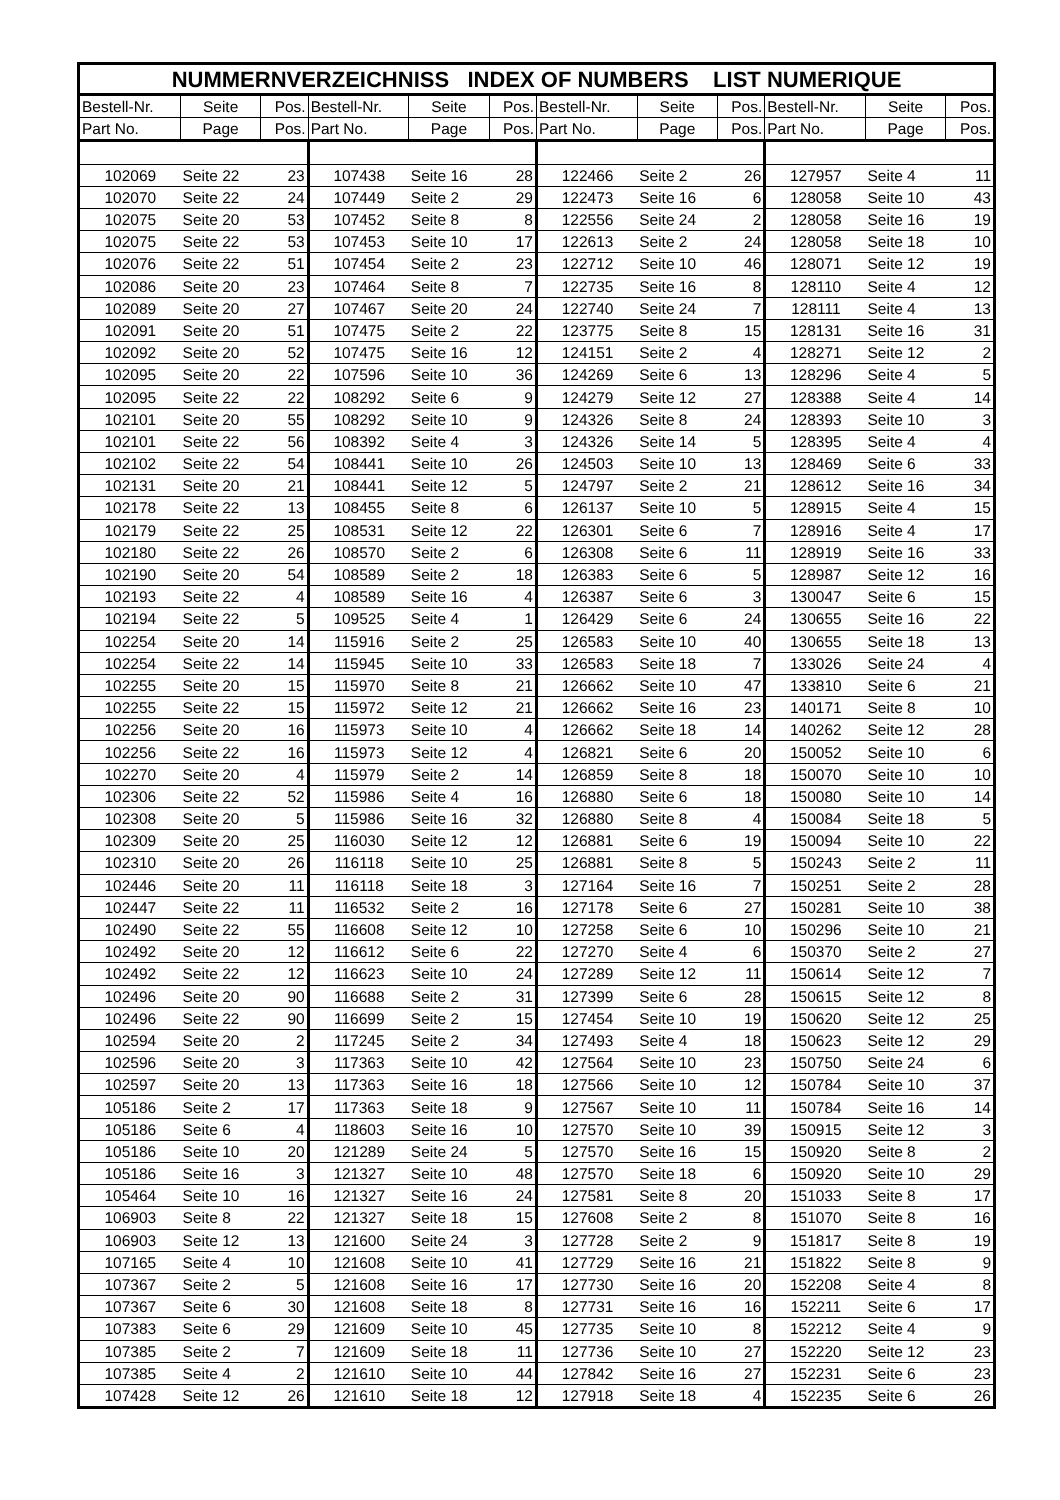| NUMMERNVERZEICHNISS INDEX OF NUMBERS LIST NUMERIQUE | | | | | | | | | | | |
| --- | --- | --- | --- | --- | --- | --- | --- | --- | --- | --- | --- |
| Bestell-Nr. | Seite | Pos. | Bestell-Nr. | Seite | Pos. | Bestell-Nr. | Seite | Pos. | Bestell-Nr. | Seite | Pos. |
| Part No. | Page | Pos. | Part No. | Page | Pos. | Part No. | Page | Pos. | Part No. | Page | Pos. |
| 102069 | Seite 22 | 23 | 107438 | Seite 16 | 28 | 122466 | Seite 2 | 26 | 127957 | Seite 4 | 11 |
| 102070 | Seite 22 | 24 | 107449 | Seite 2 | 29 | 122473 | Seite 16 | 6 | 128058 | Seite 10 | 43 |
| 102075 | Seite 20 | 53 | 107452 | Seite 8 | 8 | 122556 | Seite 24 | 2 | 128058 | Seite 16 | 19 |
| 102075 | Seite 22 | 53 | 107453 | Seite 10 | 17 | 122613 | Seite 2 | 24 | 128058 | Seite 18 | 10 |
| 102076 | Seite 22 | 51 | 107454 | Seite 2 | 23 | 122712 | Seite 10 | 46 | 128071 | Seite 12 | 19 |
| 102086 | Seite 20 | 23 | 107464 | Seite 8 | 7 | 122735 | Seite 16 | 8 | 128110 | Seite 4 | 12 |
| 102089 | Seite 20 | 27 | 107467 | Seite 20 | 24 | 122740 | Seite 24 | 7 | 128111 | Seite 4 | 13 |
| 102091 | Seite 20 | 51 | 107475 | Seite 2 | 22 | 123775 | Seite 8 | 15 | 128131 | Seite 16 | 31 |
| 102092 | Seite 20 | 52 | 107475 | Seite 16 | 12 | 124151 | Seite 2 | 4 | 128271 | Seite 12 | 2 |
| 102095 | Seite 20 | 22 | 107596 | Seite 10 | 36 | 124269 | Seite 6 | 13 | 128296 | Seite 4 | 5 |
| 102095 | Seite 22 | 22 | 108292 | Seite 6 | 9 | 124279 | Seite 12 | 27 | 128388 | Seite 4 | 14 |
| 102101 | Seite 20 | 55 | 108292 | Seite 10 | 9 | 124326 | Seite 8 | 24 | 128393 | Seite 10 | 3 |
| 102101 | Seite 22 | 56 | 108392 | Seite 4 | 3 | 124326 | Seite 14 | 5 | 128395 | Seite 4 | 4 |
| 102102 | Seite 22 | 54 | 108441 | Seite 10 | 26 | 124503 | Seite 10 | 13 | 128469 | Seite 6 | 33 |
| 102131 | Seite 20 | 21 | 108441 | Seite 12 | 5 | 124797 | Seite 2 | 21 | 128612 | Seite 16 | 34 |
| 102178 | Seite 22 | 13 | 108455 | Seite 8 | 6 | 126137 | Seite 10 | 5 | 128915 | Seite 4 | 15 |
| 102179 | Seite 22 | 25 | 108531 | Seite 12 | 22 | 126301 | Seite 6 | 7 | 128916 | Seite 4 | 17 |
| 102180 | Seite 22 | 26 | 108570 | Seite 2 | 6 | 126308 | Seite 6 | 11 | 128919 | Seite 16 | 33 |
| 102190 | Seite 20 | 54 | 108589 | Seite 2 | 18 | 126383 | Seite 6 | 5 | 128987 | Seite 12 | 16 |
| 102193 | Seite 22 | 4 | 108589 | Seite 16 | 4 | 126387 | Seite 6 | 3 | 130047 | Seite 6 | 15 |
| 102194 | Seite 22 | 5 | 109525 | Seite 4 | 1 | 126429 | Seite 6 | 24 | 130655 | Seite 16 | 22 |
| 102254 | Seite 20 | 14 | 115916 | Seite 2 | 25 | 126583 | Seite 10 | 40 | 130655 | Seite 18 | 13 |
| 102254 | Seite 22 | 14 | 115945 | Seite 10 | 33 | 126583 | Seite 18 | 7 | 133026 | Seite 24 | 4 |
| 102255 | Seite 20 | 15 | 115970 | Seite 8 | 21 | 126662 | Seite 10 | 47 | 133810 | Seite 6 | 21 |
| 102255 | Seite 22 | 15 | 115972 | Seite 12 | 21 | 126662 | Seite 16 | 23 | 140171 | Seite 8 | 10 |
| 102256 | Seite 20 | 16 | 115973 | Seite 10 | 4 | 126662 | Seite 18 | 14 | 140262 | Seite 12 | 28 |
| 102256 | Seite 22 | 16 | 115973 | Seite 12 | 4 | 126821 | Seite 6 | 20 | 150052 | Seite 10 | 6 |
| 102270 | Seite 20 | 4 | 115979 | Seite 2 | 14 | 126859 | Seite 8 | 18 | 150070 | Seite 10 | 10 |
| 102306 | Seite 22 | 52 | 115986 | Seite 4 | 16 | 126880 | Seite 6 | 18 | 150080 | Seite 10 | 14 |
| 102308 | Seite 20 | 5 | 115986 | Seite 16 | 32 | 126880 | Seite 8 | 4 | 150084 | Seite 18 | 5 |
| 102309 | Seite 20 | 25 | 116030 | Seite 12 | 12 | 126881 | Seite 6 | 19 | 150094 | Seite 10 | 22 |
| 102310 | Seite 20 | 26 | 116118 | Seite 10 | 25 | 126881 | Seite 8 | 5 | 150243 | Seite 2 | 11 |
| 102446 | Seite 20 | 11 | 116118 | Seite 18 | 3 | 127164 | Seite 16 | 7 | 150251 | Seite 2 | 28 |
| 102447 | Seite 22 | 11 | 116532 | Seite 2 | 16 | 127178 | Seite 6 | 27 | 150281 | Seite 10 | 38 |
| 102490 | Seite 22 | 55 | 116608 | Seite 12 | 10 | 127258 | Seite 6 | 10 | 150296 | Seite 10 | 21 |
| 102492 | Seite 20 | 12 | 116612 | Seite 6 | 22 | 127270 | Seite 4 | 6 | 150370 | Seite 2 | 27 |
| 102492 | Seite 22 | 12 | 116623 | Seite 10 | 24 | 127289 | Seite 12 | 11 | 150614 | Seite 12 | 7 |
| 102496 | Seite 20 | 90 | 116688 | Seite 2 | 31 | 127399 | Seite 6 | 28 | 150615 | Seite 12 | 8 |
| 102496 | Seite 22 | 90 | 116699 | Seite 2 | 15 | 127454 | Seite 10 | 19 | 150620 | Seite 12 | 25 |
| 102594 | Seite 20 | 2 | 117245 | Seite 2 | 34 | 127493 | Seite 4 | 18 | 150623 | Seite 12 | 29 |
| 102596 | Seite 20 | 3 | 117363 | Seite 10 | 42 | 127564 | Seite 10 | 23 | 150750 | Seite 24 | 6 |
| 102597 | Seite 20 | 13 | 117363 | Seite 16 | 18 | 127566 | Seite 10 | 12 | 150784 | Seite 10 | 37 |
| 105186 | Seite 2 | 17 | 117363 | Seite 18 | 9 | 127567 | Seite 10 | 11 | 150784 | Seite 16 | 14 |
| 105186 | Seite 6 | 4 | 118603 | Seite 16 | 10 | 127570 | Seite 10 | 39 | 150915 | Seite 12 | 3 |
| 105186 | Seite 10 | 20 | 121289 | Seite 24 | 5 | 127570 | Seite 16 | 15 | 150920 | Seite 8 | 2 |
| 105186 | Seite 16 | 3 | 121327 | Seite 10 | 48 | 127570 | Seite 18 | 6 | 150920 | Seite 10 | 29 |
| 105464 | Seite 10 | 16 | 121327 | Seite 16 | 24 | 127581 | Seite 8 | 20 | 151033 | Seite 8 | 17 |
| 106903 | Seite 8 | 22 | 121327 | Seite 18 | 15 | 127608 | Seite 2 | 8 | 151070 | Seite 8 | 16 |
| 106903 | Seite 12 | 13 | 121600 | Seite 24 | 3 | 127728 | Seite 2 | 9 | 151817 | Seite 8 | 19 |
| 107165 | Seite 4 | 10 | 121608 | Seite 10 | 41 | 127729 | Seite 16 | 21 | 151822 | Seite 8 | 9 |
| 107367 | Seite 2 | 5 | 121608 | Seite 16 | 17 | 127730 | Seite 16 | 20 | 152208 | Seite 4 | 8 |
| 107367 | Seite 6 | 30 | 121608 | Seite 18 | 8 | 127731 | Seite 16 | 16 | 152211 | Seite 6 | 17 |
| 107383 | Seite 6 | 29 | 121609 | Seite 10 | 45 | 127735 | Seite 10 | 8 | 152212 | Seite 4 | 9 |
| 107385 | Seite 2 | 7 | 121609 | Seite 18 | 11 | 127736 | Seite 10 | 27 | 152220 | Seite 12 | 23 |
| 107385 | Seite 4 | 2 | 121610 | Seite 10 | 44 | 127842 | Seite 16 | 27 | 152231 | Seite 6 | 23 |
| 107428 | Seite 12 | 26 | 121610 | Seite 18 | 12 | 127918 | Seite 18 | 4 | 152235 | Seite 6 | 26 |